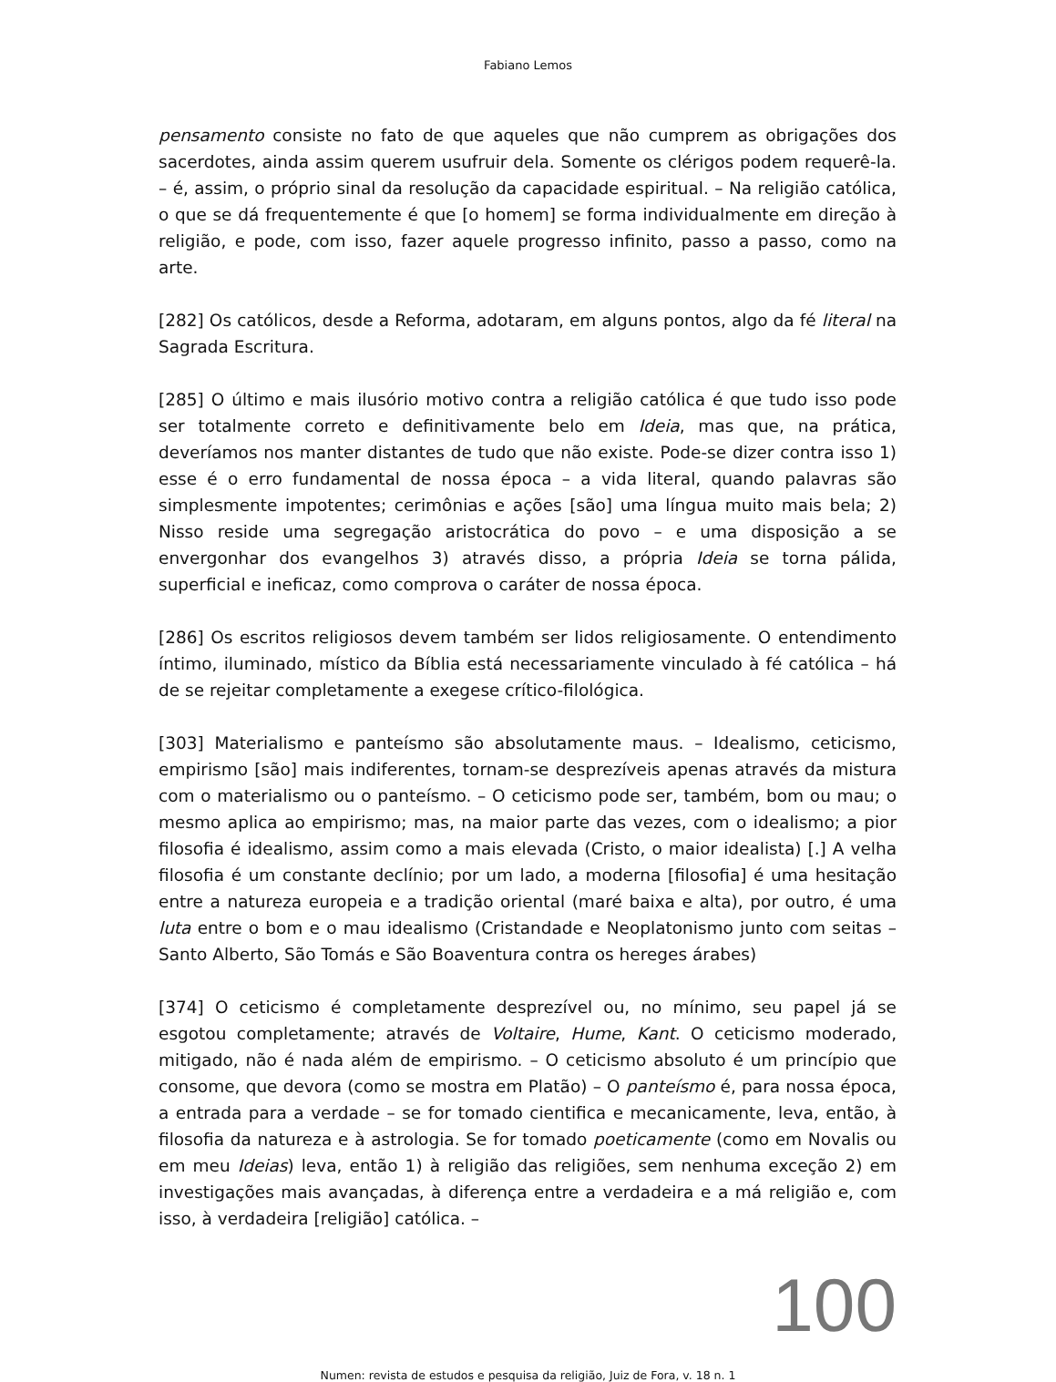Fabiano Lemos
pensamento consiste no fato de que aqueles que não cumprem as obrigações dos sacerdotes, ainda assim querem usufruir dela. Somente os clérigos podem requerê-la. – é, assim, o próprio sinal da resolução da capacidade espiritual. – Na religião católica, o que se dá frequentemente é que [o homem] se forma individualmente em direção à religião, e pode, com isso, fazer aquele progresso infinito, passo a passo, como na arte.
[282] Os católicos, desde a Reforma, adotaram, em alguns pontos, algo da fé literal na Sagrada Escritura.
[285] O último e mais ilusório motivo contra a religião católica é que tudo isso pode ser totalmente correto e definitivamente belo em Ideia, mas que, na prática, deveríamos nos manter distantes de tudo que não existe. Pode-se dizer contra isso 1) esse é o erro fundamental de nossa época – a vida literal, quando palavras são simplesmente impotentes; cerimônias e ações [são] uma língua muito mais bela; 2) Nisso reside uma segregação aristocrática do povo – e uma disposição a se envergonhar dos evangelhos 3) através disso, a própria Ideia se torna pálida, superficial e ineficaz, como comprova o caráter de nossa época.
[286] Os escritos religiosos devem também ser lidos religiosamente. O entendimento íntimo, iluminado, místico da Bíblia está necessariamente vinculado à fé católica – há de se rejeitar completamente a exegese crítico-filológica.
[303] Materialismo e panteísmo são absolutamente maus. – Idealismo, ceticismo, empirismo [são] mais indiferentes, tornam-se desprezíveis apenas através da mistura com o materialismo ou o panteísmo. – O ceticismo pode ser, também, bom ou mau; o mesmo aplica ao empirismo; mas, na maior parte das vezes, com o idealismo; a pior filosofia é idealismo, assim como a mais elevada (Cristo, o maior idealista) [.] A velha filosofia é um constante declínio; por um lado, a moderna [filosofia] é uma hesitação entre a natureza europeia e a tradição oriental (maré baixa e alta), por outro, é uma luta entre o bom e o mau idealismo (Cristandade e Neoplatonismo junto com seitas – Santo Alberto, São Tomás e São Boaventura contra os hereges árabes)
[374] O ceticismo é completamente desprezível ou, no mínimo, seu papel já se esgotou completamente; através de Voltaire, Hume, Kant. O ceticismo moderado, mitigado, não é nada além de empirismo. – O ceticismo absoluto é um princípio que consome, que devora (como se mostra em Platão) – O panteísmo é, para nossa época, a entrada para a verdade – se for tomado cientifica e mecanicamente, leva, então, à filosofia da natureza e à astrologia. Se for tomado poeticamente (como em Novalis ou em meu Ideias) leva, então 1) à religião das religiões, sem nenhuma exceção 2) em investigações mais avançadas, à diferença entre a verdadeira e a má religião e, com isso, à verdadeira [religião] católica. –
100
Numen: revista de estudos e pesquisa da religião, Juiz de Fora, v. 18 n. 1